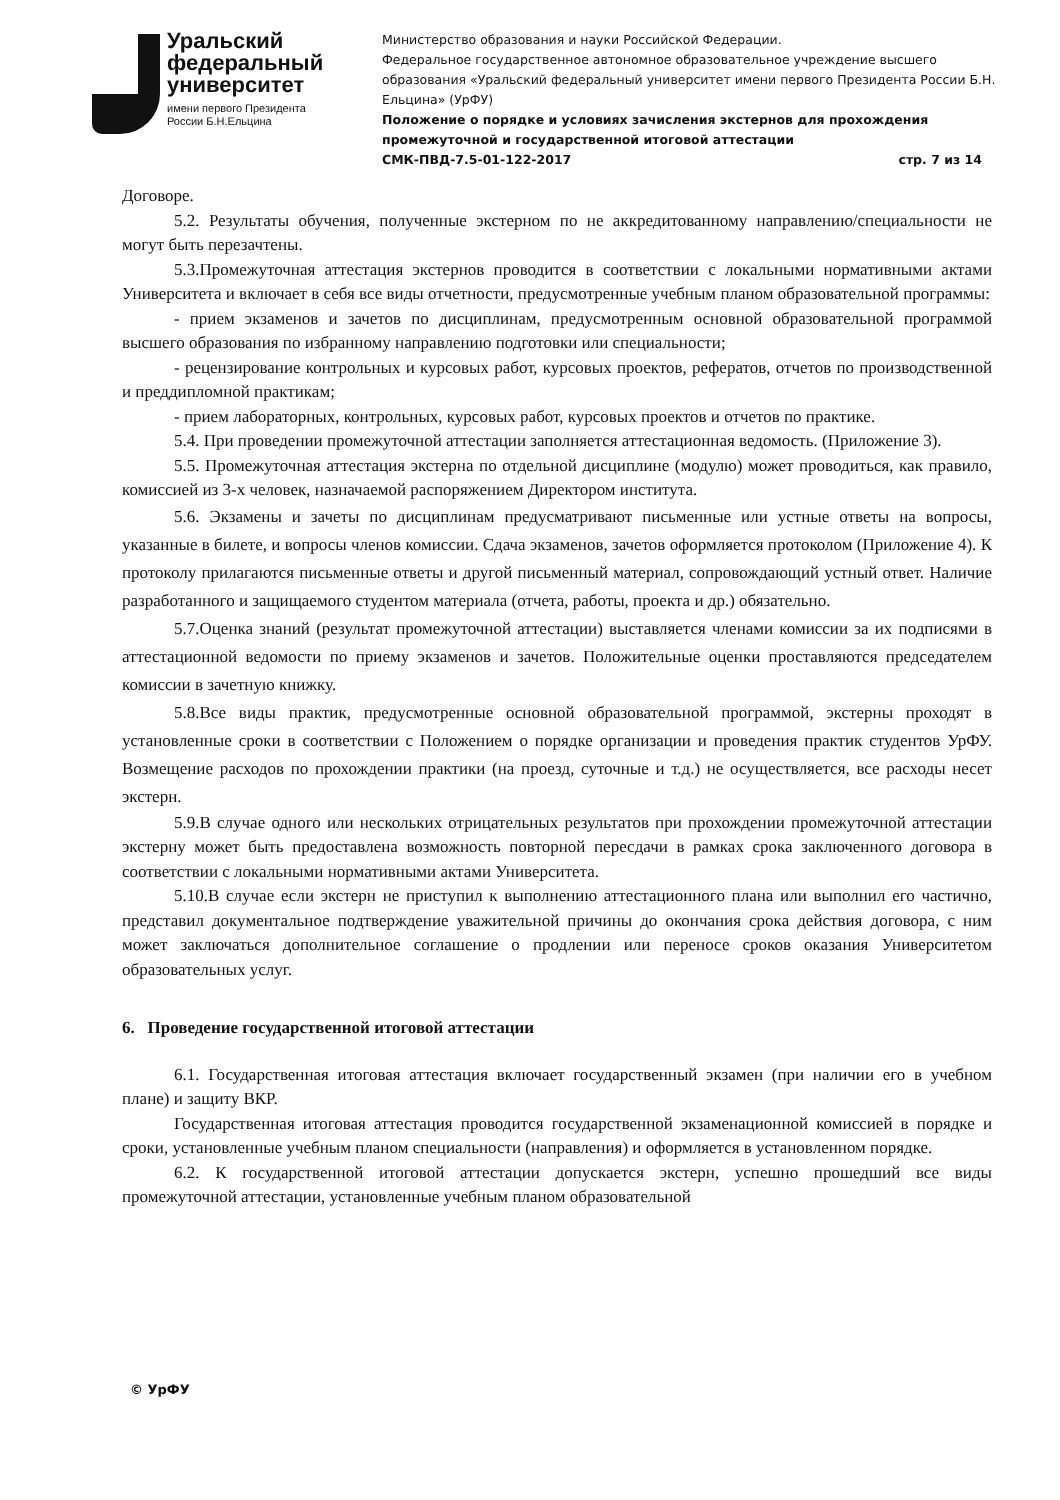Уральский
федеральный
университет
имени первого Президента
России Б.Н.Ельцина
Министерство образования и науки Российской Федерации.
Федеральное государственное автономное образовательное учреждение высшего образования «Уральский федеральный университет имени первого Президента России Б.Н. Ельцина» (УрФУ)
Положение о порядке и условиях зачисления экстернов для прохождения промежуточной и государственной итоговой аттестации
СМК-ПВД-7.5-01-122-2017 стр. 7 из 14
Договоре.
5.2. Результаты обучения, полученные экстерном по не аккредитованному направлению/специальности не могут быть перезачтены.
5.3.Промежуточная аттестация экстернов проводится в соответствии с локальными нормативными актами Университета и включает в себя все виды отчетности, предусмотренные учебным планом образовательной программы:
- прием экзаменов и зачетов по дисциплинам, предусмотренным основной образовательной программой высшего образования по избранному направлению подготовки или специальности;
- рецензирование контрольных и курсовых работ, курсовых проектов, рефератов, отчетов по производственной и преддипломной практикам;
- прием лабораторных, контрольных, курсовых работ, курсовых проектов и отчетов по практике.
5.4. При проведении промежуточной аттестации заполняется аттестационная ведомость. (Приложение 3).
5.5. Промежуточная аттестация экстерна по отдельной дисциплине (модулю) может проводиться, как правило, комиссией из 3-х человек, назначаемой распоряжением Директором института.
5.6. Экзамены и зачеты по дисциплинам предусматривают письменные или устные ответы на вопросы, указанные в билете, и вопросы членов комиссии. Сдача экзаменов, зачетов оформляется протоколом (Приложение 4). К протоколу прилагаются письменные ответы и другой письменный материал, сопровождающий устный ответ. Наличие разработанного и защищаемого студентом материала (отчета, работы, проекта и др.) обязательно.
5.7.Оценка знаний (результат промежуточной аттестации) выставляется членами комиссии за их подписями в аттестационной ведомости по приему экзаменов и зачетов. Положительные оценки проставляются председателем комиссии в зачетную книжку.
5.8.Все виды практик, предусмотренные основной образовательной программой, экстерны проходят в установленные сроки в соответствии с Положением о порядке организации и проведения практик студентов УрФУ. Возмещение расходов по прохождении практики (на проезд, суточные и т.д.) не осуществляется, все расходы несет экстерн.
5.9.В случае одного или нескольких отрицательных результатов при прохождении промежуточной аттестации экстерну может быть предоставлена возможность повторной пересдачи в рамках срока заключенного договора в соответствии с локальными нормативными актами Университета.
5.10.В случае если экстерн не приступил к выполнению аттестационного плана или выполнил его частично, представил документальное подтверждение уважительной причины до окончания срока действия договора, с ним может заключаться дополнительное соглашение о продлении или переносе сроков оказания Университетом образовательных услуг.
6. Проведение государственной итоговой аттестации
6.1. Государственная итоговая аттестация включает государственный экзамен (при наличии его в учебном плане) и защиту ВКР.
Государственная итоговая аттестация проводится государственной экзаменационной комиссией в порядке и сроки, установленные учебным планом специальности (направления) и оформляется в установленном порядке.
6.2. К государственной итоговой аттестации допускается экстерн, успешно прошедший все виды промежуточной аттестации, установленные учебным планом образовательной
© УрФУ